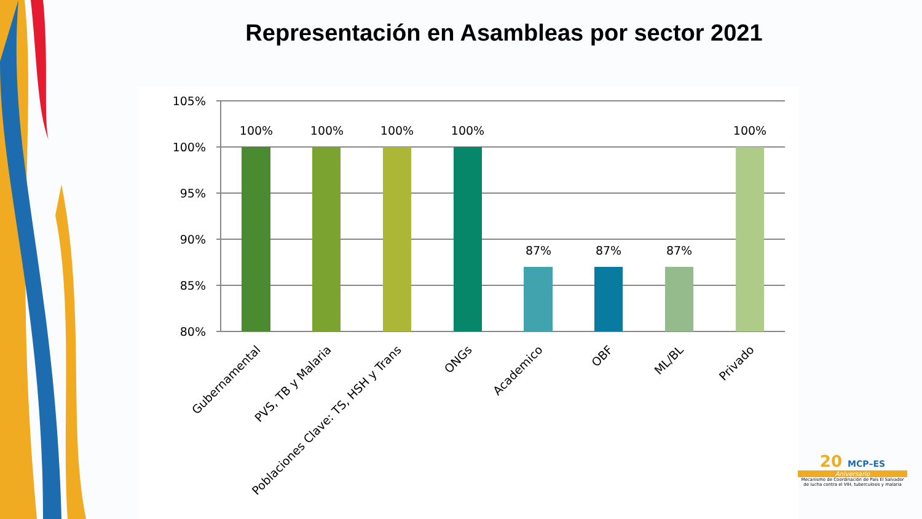Representación en Asambleas por sector 2021
105%
100%
95%
90%
85%
80%
100%
100%
100%
100%
87%
87%
87%
100%
Gubernamental
PVS, TB y Malaria
Poblaciones Clave: TS, HSH y Trans
ONGs
Academico
OBF
ML/BL
Privado
20 MCP–ES
Aniversario
Mecanismo de Coordinación de País El Salvador
de lucha contra el VIH, tuberculosis y malaria